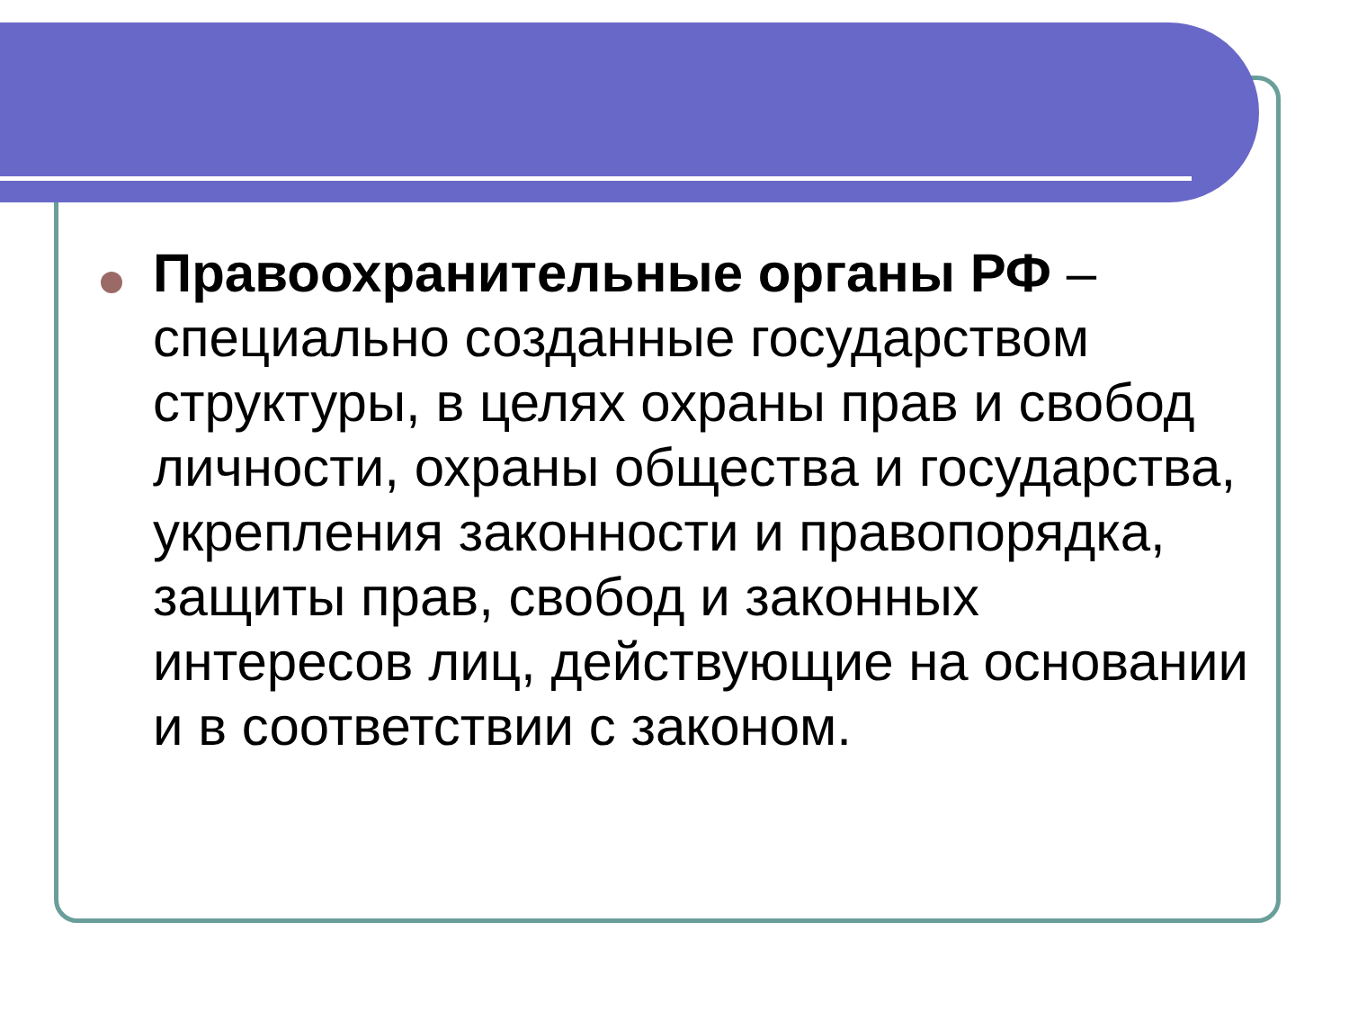Правоохранительные органы РФ – специально созданные государством структуры, в целях охраны прав и свобод личности, охраны общества и государства, укрепления законности и правопорядка, защиты прав, свобод и законных интересов лиц, действующие на основании и в соответствии с законом.